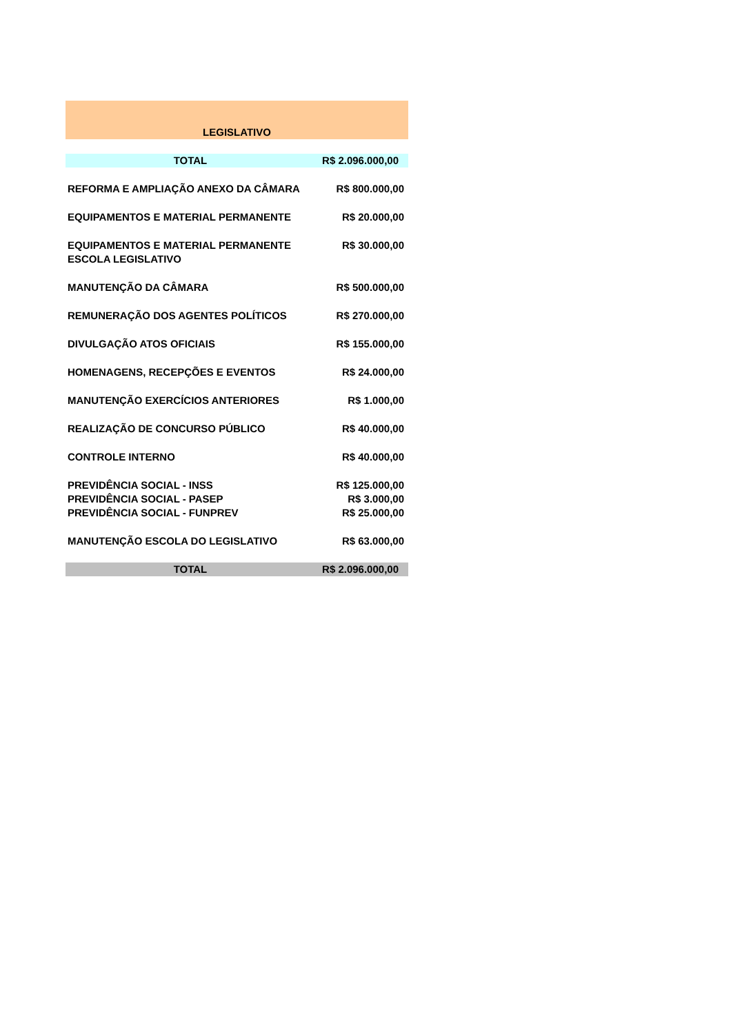| LEGISLATIVO | |
| TOTAL | R$ 2.096.000,00 |
| REFORMA E AMPLIAÇÃO ANEXO DA CÂMARA | R$ 800.000,00 |
| EQUIPAMENTOS E MATERIAL PERMANENTE | R$ 20.000,00 |
| EQUIPAMENTOS E MATERIAL PERMANENTE ESCOLA LEGISLATIVO | R$ 30.000,00 |
| MANUTENÇÃO DA CÂMARA | R$ 500.000,00 |
| REMUNERAÇÃO DOS AGENTES POLÍTICOS | R$ 270.000,00 |
| DIVULGAÇÃO ATOS OFICIAIS | R$ 155.000,00 |
| HOMENAGENS, RECEPÇÕES E EVENTOS | R$ 24.000,00 |
| MANUTENÇÃO EXERCÍCIOS ANTERIORES | R$ 1.000,00 |
| REALIZAÇÃO DE CONCURSO PÚBLICO | R$ 40.000,00 |
| CONTROLE INTERNO | R$ 40.000,00 |
| PREVIDÊNCIA SOCIAL - INSS | R$ 125.000,00 |
| PREVIDÊNCIA SOCIAL - PASEP | R$ 3.000,00 |
| PREVIDÊNCIA SOCIAL - FUNPREV | R$ 25.000,00 |
| MANUTENÇÃO ESCOLA DO LEGISLATIVO | R$ 63.000,00 |
| TOTAL | R$ 2.096.000,00 |